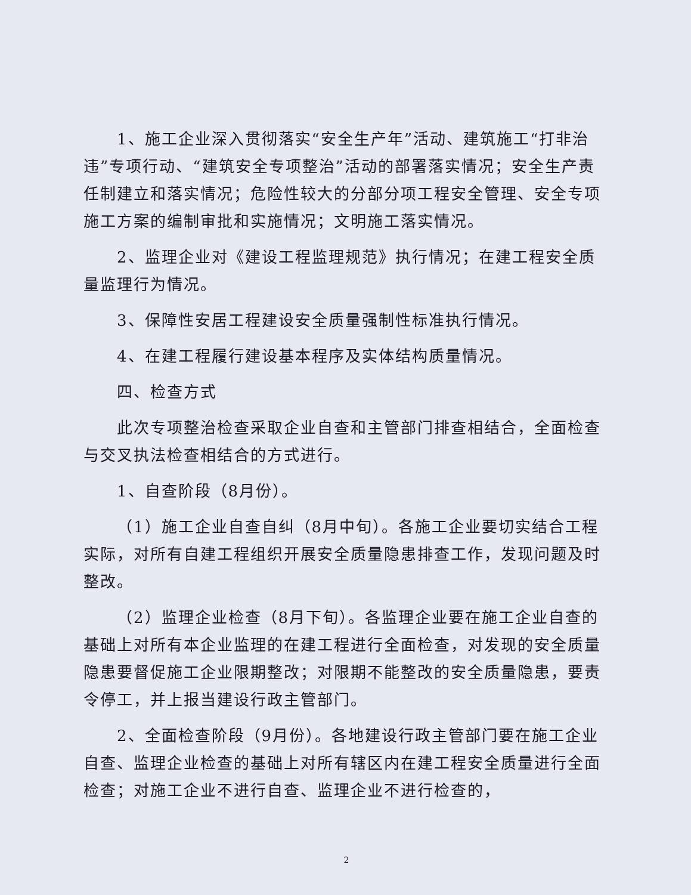1、施工企业深入贯彻落实“安全生产年”活动、建筑施工“打非治违”专项行动、“建筑安全专项整治”活动的部署落实情况；安全生产责任制建立和落实情况；危险性较大的分部分项工程安全管理、安全专项施工方案的编制审批和实施情况；文明施工落实情况。
2、监理企业对《建设工程监理规范》执行情况；在建工程安全质量监理行为情况。
3、保障性安居工程建设安全质量强制性标准执行情况。
4、在建工程履行建设基本程序及实体结构质量情况。
四、检查方式
此次专项整治检查采取企业自查和主管部门排查相结合，全面检查与交叉执法检查相结合的方式进行。
1、自查阶段（8月份）。
（1）施工企业自查自纠（8月中旬）。各施工企业要切实结合工程实际，对所有自建工程组织开展安全质量隐患排查工作，发现问题及时整改。
（2）监理企业检查（8月下旬）。各监理企业要在施工企业自查的基础上对所有本企业监理的在建工程进行全面检查，对发现的安全质量隐患要督促施工企业限期整改；对限期不能整改的安全质量隐患，要责令停工，并上报当建设行政主管部门。
2、全面检查阶段（9月份）。各地建设行政主管部门要在施工企业自查、监理企业检查的基础上对所有辖区内在建工程安全质量进行全面检查；对施工企业不进行自查、监理企业不进行检查的，
2